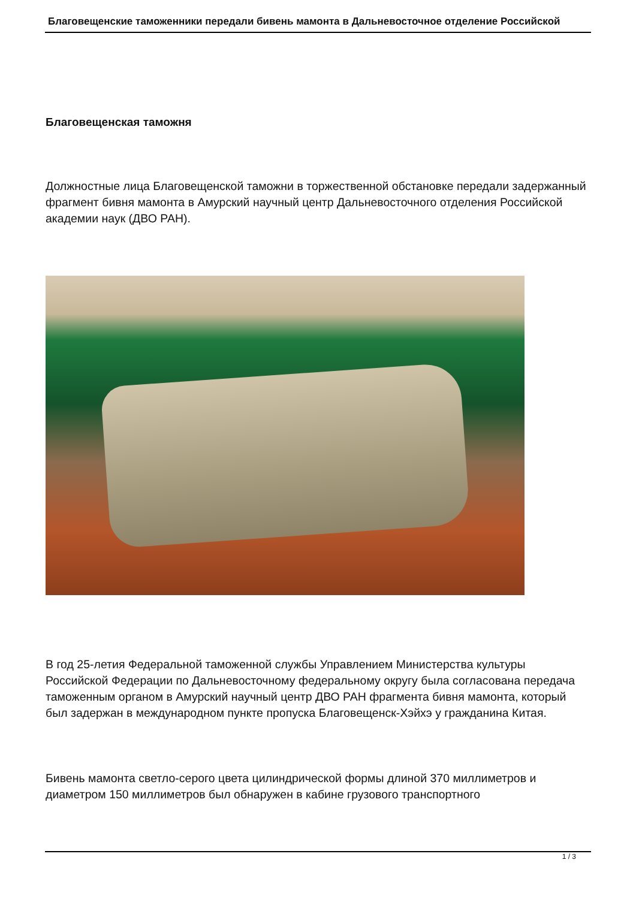Благовещенские таможенники передали бивень мамонта в Дальневосточное отделение Российской
Благовещенская таможня
Должностные лица Благовещенской таможни в торжественной обстановке передали задержанный фрагмент бивня мамонта в Амурский научный центр Дальневосточного отделения Российской академии наук (ДВО РАН).
В год 25-летия Федеральной таможенной службы Управлением Министерства культуры Российской Федерации по Дальневосточному федеральному округу была согласована передача таможенным органом в Амурский научный центр ДВО РАН фрагмента бивня мамонта, который был задержан в международном пункте пропуска Благовещенск-Хэйхэ у гражданина Китая.
Бивень мамонта светло-серого цвета цилиндрической формы длиной 370 миллиметров и диаметром 150 миллиметров был обнаружен в кабине грузового транспортного
1 / 3